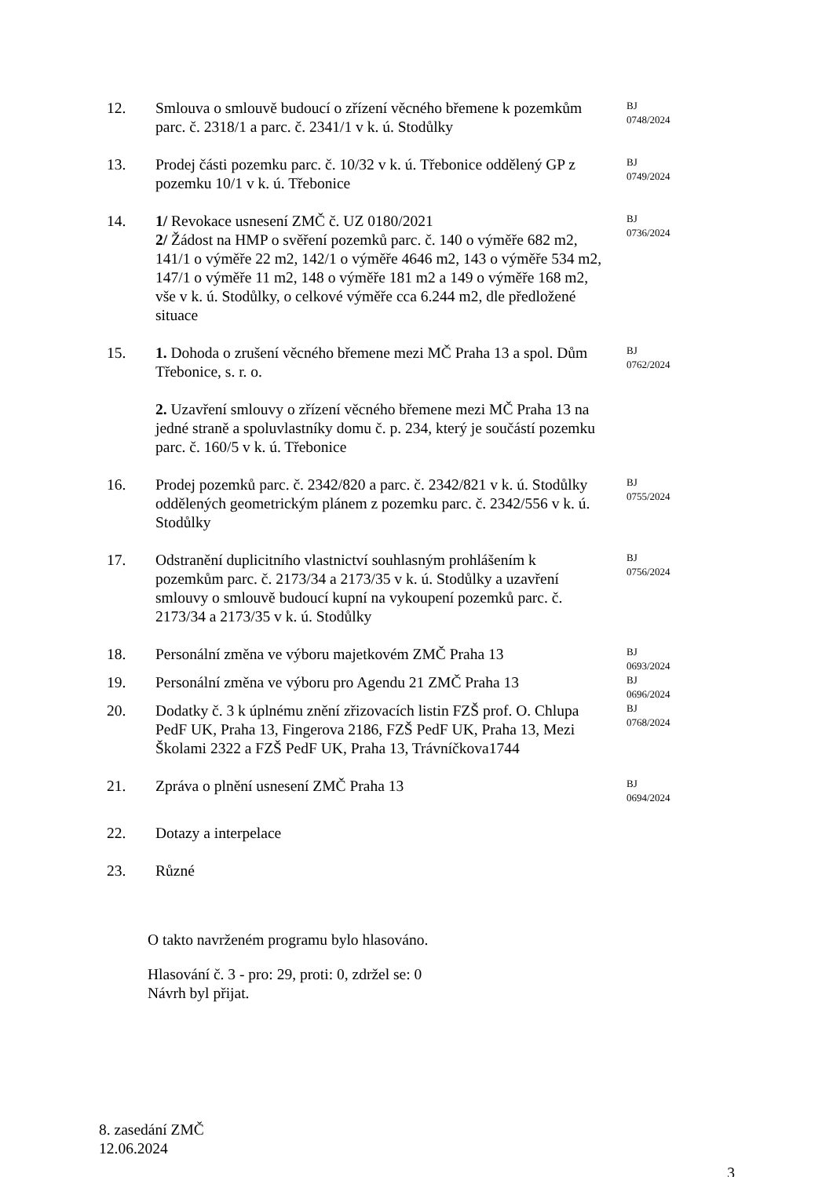| 12. | Smlouva o smlouvě budoucí o zřízení věcného břemene k pozemkům parc. č. 2318/1 a parc. č. 2341/1 v k. ú. Stodůlky | BJ 0748/2024 |
| 13. | Prodej části pozemku parc. č. 10/32 v k. ú. Třebonice oddělený GP z pozemku 10/1 v k. ú. Třebonice | BJ 0749/2024 |
| 14. | 1/ Revokace usnesení ZMČ č. UZ 0180/2021 2/ Žádost na HMP o svěření pozemků parc. č. 140 o výměře 682 m2, 141/1 o výměře 22 m2, 142/1 o výměře 4646 m2, 143 o výměře 534 m2, 147/1 o výměře 11 m2, 148 o výměře 181 m2 a 149 o výměře 168 m2, vše v k. ú. Stodůlky, o celkové výměře cca 6.244 m2, dle předložené situace | BJ 0736/2024 |
| 15. | 1. Dohoda o zrušení věcného břemene mezi MČ Praha 13 a spol. Dům Třebonice, s. r. o. 2. Uzavření smlouvy o zřízení věcného břemene mezi MČ Praha 13 na jedné straně a spoluvlastníky domu č. p. 234, který je součástí pozemku parc. č. 160/5 v k. ú. Třebonice | BJ 0762/2024 |
| 16. | Prodej pozemků parc. č. 2342/820 a parc. č. 2342/821 v k. ú. Stodůlky oddělených geometrickým plánem z pozemku parc. č. 2342/556 v k. ú. Stodůlky | BJ 0755/2024 |
| 17. | Odstranění duplicitního vlastnictví souhlasným prohlášením k pozemkům parc. č. 2173/34 a 2173/35 v k. ú. Stodůlky a uzavření smlouvy o smlouvě budoucí kupní na vykoupení pozemků parc. č. 2173/34 a 2173/35 v k. ú. Stodůlky | BJ 0756/2024 |
| 18. | Personální změna ve výboru majetkovém ZMČ Praha 13 | BJ 0693/2024 |
| 19. | Personální změna ve výboru pro Agendu 21 ZMČ Praha 13 | BJ 0696/2024 |
| 20. | Dodatky č. 3 k úplnému znění zřizovacích listin FZŠ prof. O. Chlupa PedF UK, Praha 13, Fingerova 2186, FZŠ PedF UK, Praha 13, Mezi Školami 2322 a FZŠ PedF UK, Praha 13, Trávníčkova1744 | BJ 0768/2024 |
| 21. | Zpráva o plnění usnesení ZMČ Praha 13 | BJ 0694/2024 |
| 22. | Dotazy a interpelace | |
| 23. | Různé | |
O takto navrženém programu bylo hlasováno.
Hlasování č. 3 - pro: 29, proti: 0, zdržel se: 0
Návrh byl přijat.
8. zasedání ZMČ
12.06.2024
3